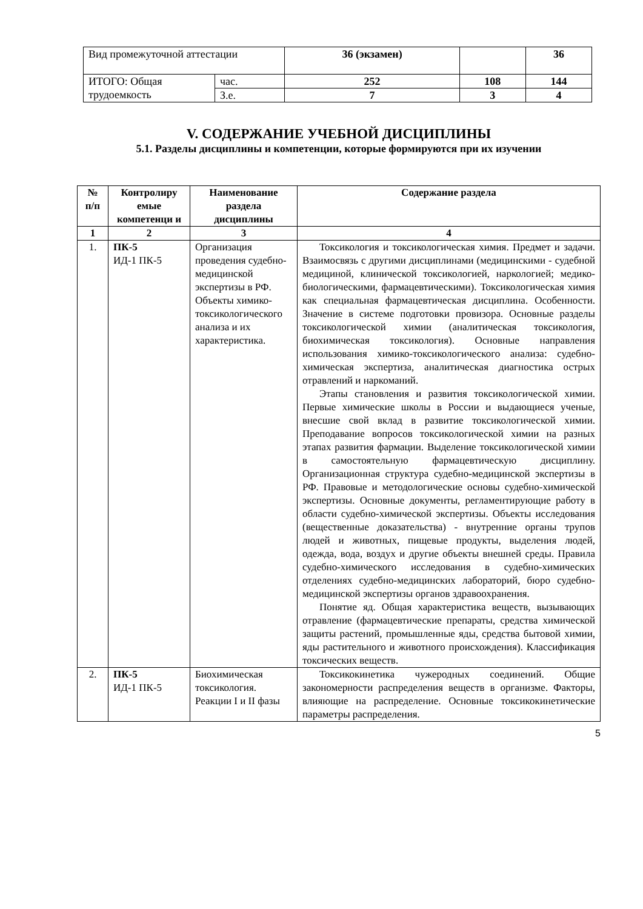| Вид промежуточной аттестации | | 36 (экзамен) | | 36 |
| ИТОГО: Общая трудоемкость | час. | 252 | 108 | 144 |
| | З.е. | 7 | 3 | 4 |
V. СОДЕРЖАНИЕ УЧЕБНОЙ ДИСЦИПЛИНЫ
5.1. Разделы дисциплины и компетенции, которые формируются при их изучении
| № п/п | Контролиру емые компетенци и | Наименование раздела дисциплины | Содержание раздела |
| --- | --- | --- | --- |
| 1 | 2 | 3 | 4 |
| 1. | ПК-5 ИД-1 ПК-5 | Организация проведения судебно-медицинской экспертизы в РФ. Объекты химико-токсикологического анализа и их характеристика. | Токсикология и токсикологическая химия. Предмет и задачи. Взаимосвязь с другими дисциплинами (медицинскими - судебной медициной, клинической токсикологией, наркологией; медико-биологическими, фармацевтическими). Токсикологическая химия как специальная фармацевтическая дисциплина. Особенности. Значение в системе подготовки провизора. Основные разделы токсикологической химии (аналитическая токсикология, биохимическая токсикология). Основные направления использования химико-токсикологического анализа: судебно-химическая экспертиза, аналитическая диагностика острых отравлений и наркоманий. Этапы становления и развития токсикологической химии. Первые химические школы в России и выдающиеся ученые, внесшие свой вклад в развитие токсикологической химии. Преподавание вопросов токсикологической химии на разных этапах развития фармации. Выделение токсикологической химии в самостоятельную фармацевтическую дисциплину. Организационная структура судебно-медицинской экспертизы в РФ. Правовые и методологические основы судебно-химической экспертизы. Основные документы, регламентирующие работу в области судебно-химической экспертизы. Объекты исследования (вещественные доказательства) - внутренние органы трупов людей и животных, пищевые продукты, выделения людей, одежда, вода, воздух и другие объекты внешней среды. Правила судебно-химического исследования в судебно-химических отделениях судебно-медицинских лабораторий, бюро судебно-медицинской экспертизы органов здравоохранения. Понятие яд. Общая характеристика веществ, вызывающих отравление (фармацевтические препараты, средства химической защиты растений, промышленные яды, средства бытовой химии, яды растительного и животного происхождения). Классификация токсических веществ. |
| 2. | ПК-5 ИД-1 ПК-5 | Биохимическая токсикология. Реакции I и II фазы | Токсикокинетика чужеродных соединений. Общие закономерности распределения веществ в организме. Факторы, влияющие на распределение. Основные токсикокинетические параметры распределения. |
5